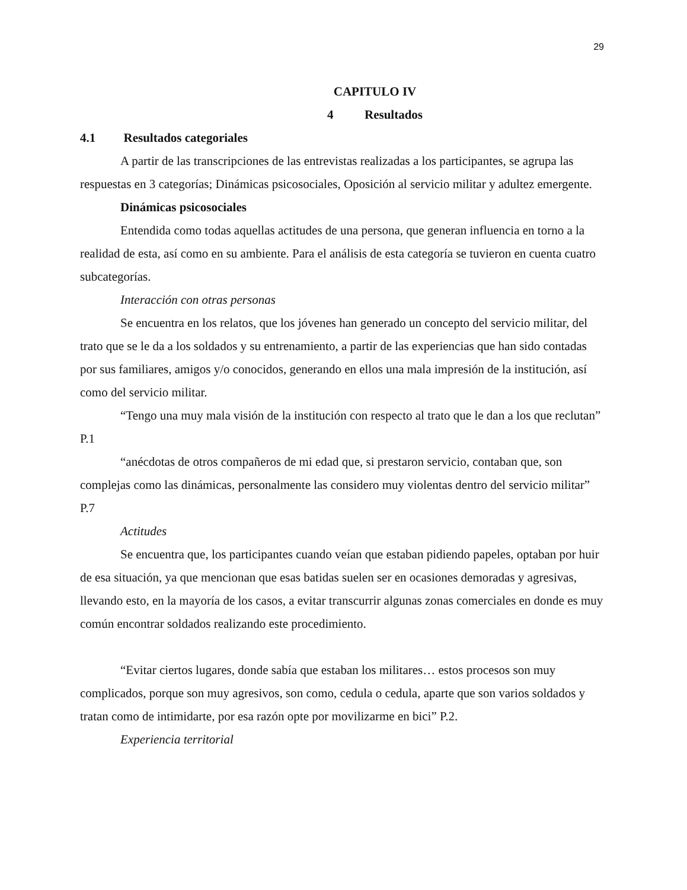29
CAPITULO IV
4 Resultados
4.1 Resultados categoriales
A partir de las transcripciones de las entrevistas realizadas a los participantes, se agrupa las respuestas en 3 categorías; Dinámicas psicosociales, Oposición al servicio militar y adultez emergente.
Dinámicas psicosociales
Entendida como todas aquellas actitudes de una persona, que generan influencia en torno a la realidad de esta, así como en su ambiente. Para el análisis de esta categoría se tuvieron en cuenta cuatro subcategorías.
Interacción con otras personas
Se encuentra en los relatos, que los jóvenes han generado un concepto del servicio militar, del trato que se le da a los soldados y su entrenamiento, a partir de las experiencias que han sido contadas por sus familiares, amigos y/o conocidos, generando en ellos una mala impresión de la institución, así como del servicio militar.
“Tengo una muy mala visión de la institución con respecto al trato que le dan a los que reclutan” P.1
“anécdotas de otros compañeros de mi edad que, si prestaron servicio, contaban que, son complejas como las dinámicas, personalmente las considero muy violentas dentro del servicio militar” P.7
Actitudes
Se encuentra que, los participantes cuando veían que estaban pidiendo papeles, optaban por huir de esa situación, ya que mencionan que esas batidas suelen ser en ocasiones demoradas y agresivas, llevando esto, en la mayoría de los casos, a evitar transcurrir algunas zonas comerciales en donde es muy común encontrar soldados realizando este procedimiento.
“Evitar ciertos lugares, donde sabía que estaban los militares… estos procesos son muy complicados, porque son muy agresivos, son como, cedula o cedula, aparte que son varios soldados y tratan como de intimidarte, por esa razón opte por movilizarme en bici” P.2.
Experiencia territorial